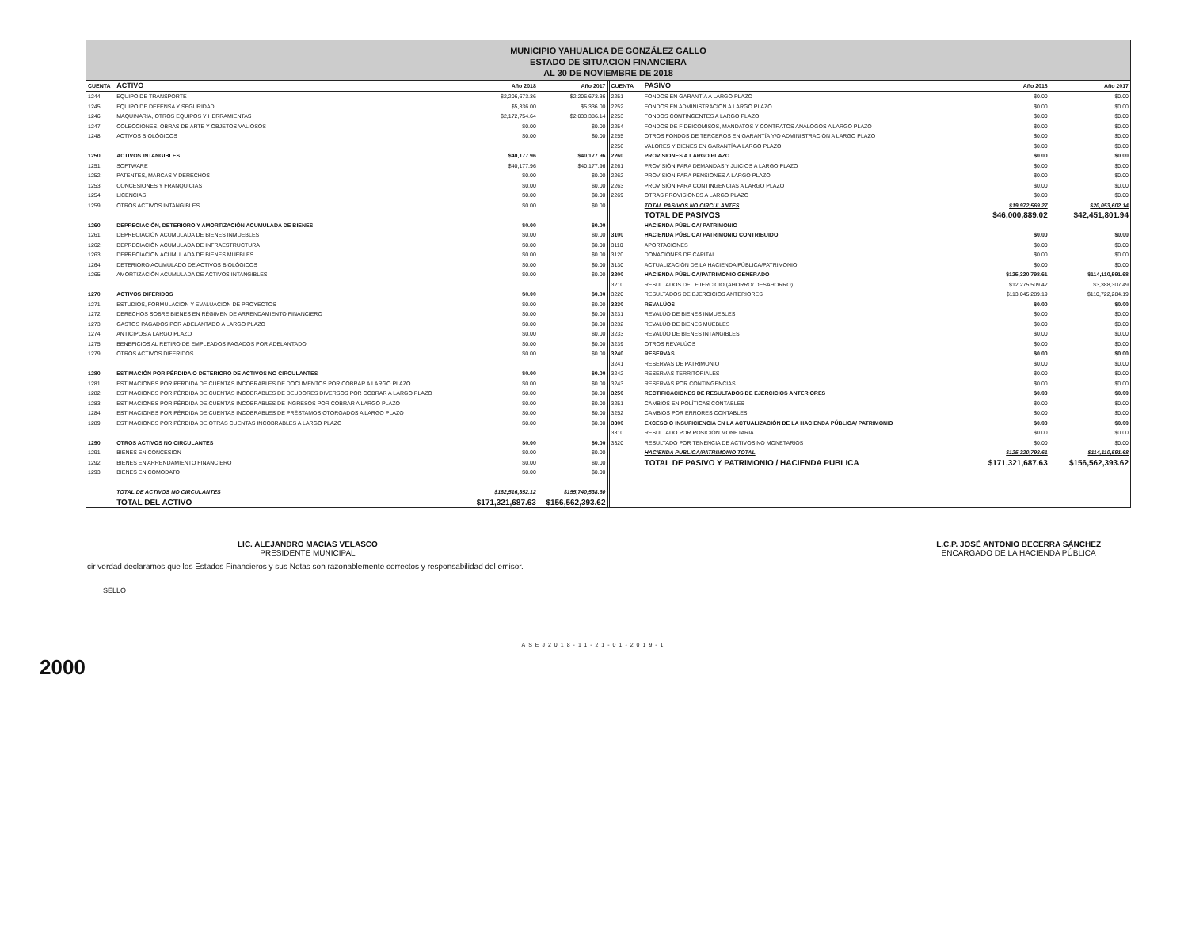MUNICIPIO YAHUALICA DE GONZÁLEZ GALLO
ESTADO DE SITUACION FINANCIERA
AL 30 DE NOVIEMBRE DE 2018
| CUENTA | ACTIVO | Año 2018 | Año 2017 |
| --- | --- | --- | --- |
| 1244 | EQUIPO DE TRANSPORTE | $2,206,673.36 | $2,206,673.36 |
| 1245 | EQUIPO DE DEFENSA Y SEGURIDAD | $5,336.00 | $5,336.00 |
| 1246 | MAQUINARIA, OTROS EQUIPOS Y HERRAMIENTAS | $2,172,754.64 | $2,033,386.14 |
| 1247 | COLECCIONES, OBRAS DE ARTE Y OBJETOS VALIOSOS | $0.00 | $0.00 |
| 1248 | ACTIVOS BIOLÓGICOS | $0.00 | $0.00 |
| 1250 | ACTIVOS INTANGIBLES | $40,177.96 | $40,177.96 |
| 1251 | SOFTWARE | $40,177.96 | $40,177.96 |
| 1252 | PATENTES, MARCAS Y DERECHOS | $0.00 | $0.00 |
| 1253 | CONCESIONES Y FRANQUICIAS | $0.00 | $0.00 |
| 1254 | LICENCIAS | $0.00 | $0.00 |
| 1259 | OTROS ACTIVOS INTANGIBLES | $0.00 | $0.00 |
| 1260 | DEPRECIACIÓN, DETERIORO Y AMORTIZACIÓN ACUMULADA DE BIENES | $0.00 | $0.00 |
| 1261 | DEPRECIACIÓN ACUMULADA DE BIENES INMUEBLES | $0.00 | $0.00 |
| 1262 | DEPRECIACIÓN ACUMULADA DE INFRAESTRUCTURA | $0.00 | $0.00 |
| 1263 | DEPRECIACIÓN ACUMULADA DE BIENES MUEBLES | $0.00 | $0.00 |
| 1264 | DETERIORO ACUMULADO DE ACTIVOS BIOLÓGICOS | $0.00 | $0.00 |
| 1265 | AMORTIZACIÓN ACUMULADA DE ACTIVOS INTANGIBLES | $0.00 | $0.00 |
| 1270 | ACTIVOS DIFERIDOS | $0.00 | $0.00 |
| 1271 | ESTUDIOS, FORMULACIÓN Y EVALUACIÓN DE PROYECTOS | $0.00 | $0.00 |
| 1272 | DERECHOS SOBRE BIENES EN RÉGIMEN DE ARRENDAMIENTO FINANCIERO | $0.00 | $0.00 |
| 1273 | GASTOS PAGADOS POR ADELANTADO A LARGO PLAZO | $0.00 | $0.00 |
| 1274 | ANTICIPOS A LARGO PLAZO | $0.00 | $0.00 |
| 1275 | BENEFICIOS AL RETIRO DE EMPLEADOS PAGADOS POR ADELANTADO | $0.00 | $0.00 |
| 1279 | OTROS ACTIVOS DIFERIDOS | $0.00 | $0.00 |
| 1280 | ESTIMACIÓN POR PÉRDIDA O DETERIORO DE ACTIVOS NO CIRCULANTES | $0.00 | $0.00 |
| 1281 | ESTIMACIONES POR PÉRDIDA DE CUENTAS INCOBRABLES DE DOCUMENTOS POR COBRAR A LARGO PLAZO | $0.00 | $0.00 |
| 1282 | ESTIMACIONES POR PÉRDIDA DE CUENTAS INCOBRABLES DE DEUDORES DIVERSOS POR COBRAR A LARGO PLAZO | $0.00 | $0.00 |
| 1283 | ESTIMACIONES POR PÉRDIDA DE CUENTAS INCOBRABLES DE INGRESOS POR COBRAR A LARGO PLAZO | $0.00 | $0.00 |
| 1284 | ESTIMACIONES POR PÉRDIDA DE CUENTAS INCOBRABLES DE PRÉSTAMOS OTORGADOS A LARGO PLAZO | $0.00 | $0.00 |
| 1289 | ESTIMACIONES POR PÉRDIDA DE OTRAS CUENTAS INCOBRABLES A LARGO PLAZO | $0.00 | $0.00 |
| 1290 | OTROS ACTIVOS NO CIRCULANTES | $0.00 | $0.00 |
| 1291 | BIENES EN CONCESIÓN | $0.00 | $0.00 |
| 1292 | BIENES EN ARRENDAMIENTO FINANCIERO | $0.00 | $0.00 |
| 1293 | BIENES EN COMODATO | $0.00 | $0.00 |
| | TOTAL DE ACTIVOS NO CIRCULANTES | $162,516,352.12 | $155,740,538.60 |
| | TOTAL DEL ACTIVO | $171,321,687.63 | $156,562,393.62 |
| CUENTA | PASIVO | Año 2018 | Año 2017 |
| --- | --- | --- | --- |
| 2251 | FONDOS EN GARANTÍA A LARGO PLAZO | $0.00 | $0.00 |
| 2252 | FONDOS EN ADMINISTRACIÓN A LARGO PLAZO | $0.00 | $0.00 |
| 2253 | FONDOS CONTINGENTES A LARGO PLAZO | $0.00 | $0.00 |
| 2254 | FONDOS DE FIDEICOMISOS, MANDATOS Y CONTRATOS ANÁLOGOS A LARGO PLAZO | $0.00 | $0.00 |
| 2255 | OTROS FONDOS DE TERCEROS EN GARANTÍA Y/O ADMINISTRACIÓN A LARGO PLAZO | $0.00 | $0.00 |
| 2256 | VALORES Y BIENES EN GARANTÍA A LARGO PLAZO | $0.00 | $0.00 |
| 2260 | PROVISIONES A LARGO PLAZO | $0.00 | $0.00 |
| 2261 | PROVISIÓN PARA DEMANDAS Y JUICIOS A LARGO PLAZO | $0.00 | $0.00 |
| 2262 | PROVISIÓN PARA PENSIONES A LARGO PLAZO | $0.00 | $0.00 |
| 2263 | PROVISIÓN PARA CONTINGENCIAS A LARGO PLAZO | $0.00 | $0.00 |
| 2269 | OTRAS PROVISIONES A LARGO PLAZO | $0.00 | $0.00 |
| | TOTAL PASIVOS NO CIRCULANTES | $19,972,569.27 | $20,053,602.14 |
| | TOTAL DE PASIVOS | $46,000,889.02 | $42,451,801.94 |
| | HACIENDA PÚBLICA/ PATRIMONIO | | |
| 3100 | HACIENDA PÚBLICA/ PATRIMONIO CONTRIBUIDO | $0.00 | $0.00 |
| 3110 | APORTACIONES | $0.00 | $0.00 |
| 3120 | DONACIONES DE CAPITAL | $0.00 | $0.00 |
| 3130 | ACTUALIZACIÓN DE LA HACIENDA PÚBLICA/PATRIMONIO | $0.00 | $0.00 |
| 3200 | HACIENDA PÚBLICA/PATRIMONIO GENERADO | $125,320,798.61 | $114,110,591.68 |
| 3210 | RESULTADOS DEL EJERCICIO (AHORRO/ DESAHORRO) | $12,275,509.42 | $3,388,307.49 |
| 3220 | RESULTADOS DE EJERCICIOS ANTERIORES | $113,045,289.19 | $110,722,284.19 |
| 3230 | REVALÚOS | $0.00 | $0.00 |
| 3231 | REVALÚO DE BIENES INMUEBLES | $0.00 | $0.00 |
| 3232 | REVALÚO DE BIENES MUEBLES | $0.00 | $0.00 |
| 3233 | REVALÚO DE BIENES INTANGIBLES | $0.00 | $0.00 |
| 3239 | OTROS REVALÚOS | $0.00 | $0.00 |
| 3240 | RESERVAS | $0.00 | $0.00 |
| 3241 | RESERVAS DE PATRIMONIO | $0.00 | $0.00 |
| 3242 | RESERVAS TERRITORIALES | $0.00 | $0.00 |
| 3243 | RESERVAS POR CONTINGENCIAS | $0.00 | $0.00 |
| 3250 | RECTIFICACIONES DE RESULTADOS DE EJERCICIOS ANTERIORES | $0.00 | $0.00 |
| 3251 | CAMBIOS EN POLÍTICAS CONTABLES | $0.00 | $0.00 |
| 3252 | CAMBIOS POR ERRORES CONTABLES | $0.00 | $0.00 |
| 3300 | EXCESO O INSUFICIENCIA EN LA ACTUALIZACIÓN DE LA HACIENDA PÚBLICA/ PATRIMONIO | $0.00 | $0.00 |
| 3310 | RESULTADO POR POSICIÓN MONETARIA | $0.00 | $0.00 |
| 3320 | RESULTADO POR TENENCIA DE ACTIVOS NO MONETARIOS | $0.00 | $0.00 |
| | HACIENDA PUBLICA/PATRIMONIO TOTAL | $125,320,798.61 | $114,110,591.68 |
| | TOTAL DE PASIVO Y PATRIMONIO / HACIENDA PUBLICA | $171,321,687.63 | $156,562,393.62 |
LIC. ALEJANDRO MACIAS VELASCO
PRESIDENTE MUNICIPAL
L.C.P. JOSÉ ANTONIO BECERRA SÁNCHEZ
ENCARGADO DE LA HACIENDA PÚBLICA
cir verdad declaramos que los Estados Financieros y sus Notas son razonablemente correctos y responsabilidad del emisor.
SELLO
ASEJ2018-11-21-01-2019-1
2000